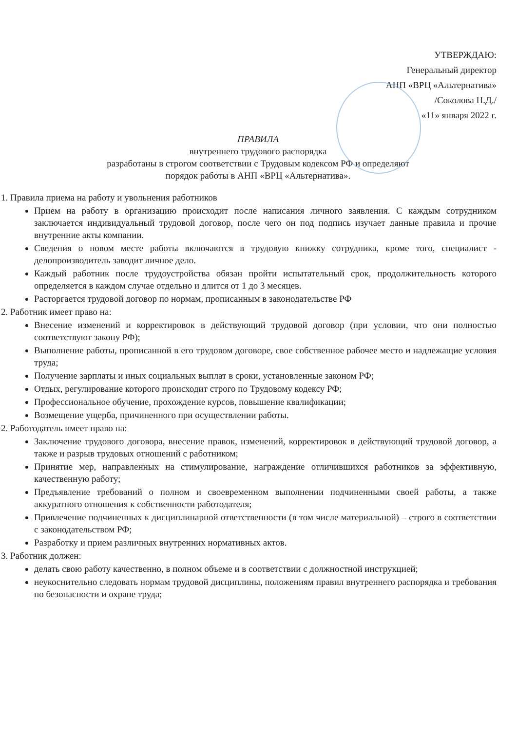УТВЕРЖДАЮ:
Генеральный директор
АНП «ВРЦ «Альтернатива»
/Соколова Н.Д./
«11» января 2022 г.
ПРАВИЛА
внутреннего трудового распорядка
разработаны в строгом соответствии с Трудовым кодексом РФ и определяют
порядок работы в АНП «ВРЦ «Альтернатива».
1. Правила приема на работу и увольнения работников
Прием на работу в организацию происходит после написания личного заявления. С каждым сотрудником заключается индивидуальный трудовой договор, после чего он под подпись изучает данные правила и прочие внутренние акты компании.
Сведения о новом месте работы включаются в трудовую книжку сотрудника, кроме того, специалист - делопроизводитель заводит личное дело.
Каждый работник после трудоустройства обязан пройти испытательный срок, продолжительность которого определяется в каждом случае отдельно и длится от 1 до 3 месяцев.
Расторгается трудовой договор по нормам, прописанным в законодательстве РФ
2. Работник имеет право на:
Внесение изменений и корректировок в действующий трудовой договор (при условии, что они полностью соответствуют закону РФ);
Выполнение работы, прописанной в его трудовом договоре, свое собственное рабочее место и надлежащие условия труда;
Получение зарплаты и иных социальных выплат в сроки, установленные законом РФ;
Отдых, регулирование которого происходит строго по Трудовому кодексу РФ;
Профессиональное обучение, прохождение курсов, повышение квалификации;
Возмещение ущерба, причиненного при осуществлении работы.
2. Работодатель имеет право на:
Заключение трудового договора, внесение правок, изменений, корректировок в действующий трудовой договор, а также и разрыв трудовых отношений с работником;
Принятие мер, направленных на стимулирование, награждение отличившихся работников за эффективную, качественную работу;
Предъявление требований о полном и своевременном выполнении подчиненными своей работы, а также аккуратного отношения к собственности работодателя;
Привлечение подчиненных к дисциплинарной ответственности (в том числе материальной) – строго в соответствии с законодательством РФ;
Разработку и прием различных внутренних нормативных актов.
3. Работник должен:
делать свою работу качественно, в полном объеме и в соответствии с должностной инструкцией;
неукоснительно следовать нормам трудовой дисциплины, положениям правил внутреннего распорядка и требования по безопасности и охране труда;